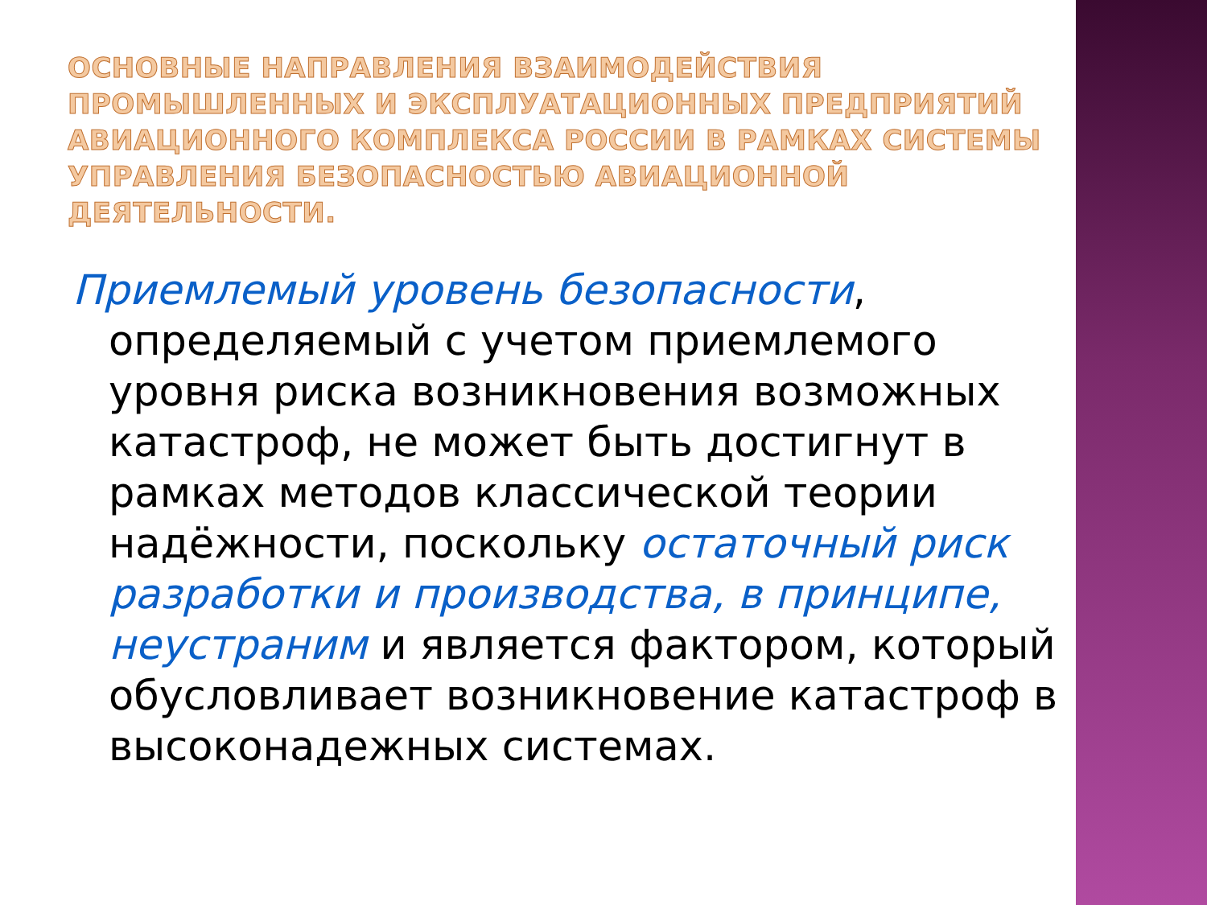ОСНОВНЫЕ НАПРАВЛЕНИЯ ВЗАИМОДЕЙСТВИЯ ПРОМЫШЛЕННЫХ И ЭКСПЛУАТАЦИОННЫХ ПРЕДПРИЯТИЙ АВИАЦИОННОГО КОМПЛЕКСА РОССИИ В РАМКАХ СИСТЕМЫ УПРАВЛЕНИЯ БЕЗОПАСНОСТЬЮ АВИАЦИОННОЙ ДЕЯТЕЛЬНОСТИ.
Приемлемый уровень безопасности, определяемый с учетом приемлемого уровня риска возникновения возможных катастроф, не может быть достигнут в рамках методов классической теории надёжности, поскольку остаточный риск разработки и производства, в принципе, неустраним и является фактором, который обусловливает возникновение катастроф в высоконадежных системах.